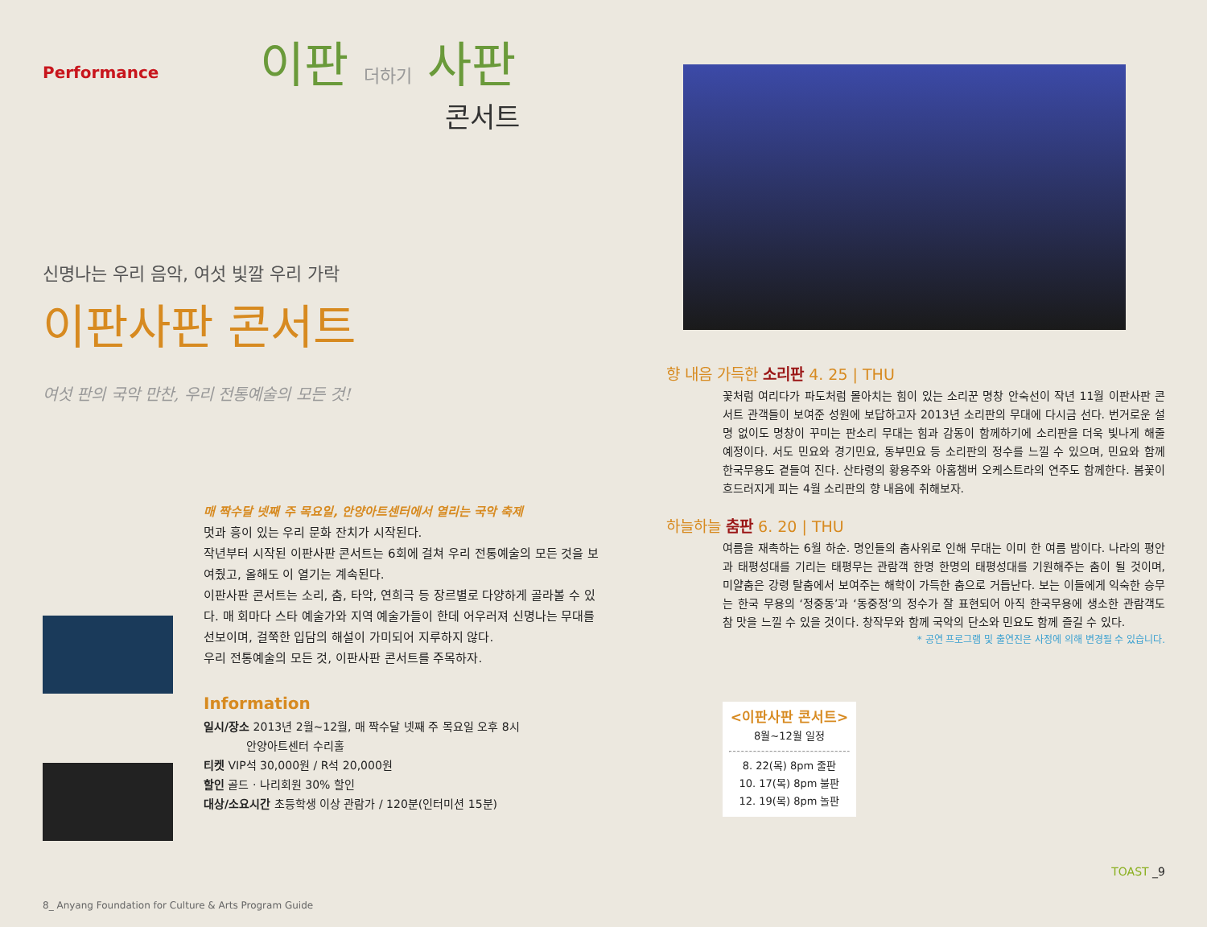Performance
이판 더하기 사판
콘서트
신명나는 우리 음악, 여섯 빛깔 우리 가락
이판사판 콘서트
여섯 판의 국악 만찬, 우리 전통예술의 모든 것!
매 짝수달 넷째 주 목요일, 안양아트센터에서 열리는 국악 축제
멋과 흥이 있는 우리 문화 잔치가 시작된다.
작년부터 시작된 이판사판 콘서트는 6회에 걸쳐 우리 전통예술의 모든 것을 보여줬고, 올해도 이 열기는 계속된다.
이판사판 콘서트는 소리, 춤, 타악, 연희극 등 장르별로 다양하게 골라볼 수 있다. 매 회마다 스타 예술가와 지역 예술가들이 한데 어우러져 신명나는 무대를 선보이며, 걸쭉한 입담의 해설이 가미되어 지루하지 않다.
우리 전통예술의 모든 것, 이판사판 콘서트를 주목하자.
Information
일시/장소 2013년 2월~12월, 매 짝수달 넷째 주 목요일 오후 8시
안양아트센터 수리홀
티켓 VIP석 30,000원 / R석 20,000원
할인 골드 · 나리회원 30% 할인
대상/소요시간 초등학생 이상 관람가 / 120분(인터미션 15분)
8_ Anyang Foundation for Culture & Arts Program Guide
향 내음 가득한 소리판 4. 25 | THU
꽃처럼 여리다가 파도처럼 몰아치는 힘이 있는 소리꾼 명창 안숙선이 작년 11월 이판사판 콘서트 관객들이 보여준 성원에 보답하고자 2013년 소리판의 무대에 다시금 선다. 번거로운 설명 없이도 명창이 꾸미는 판소리 무대는 힘과 감동이 함께하기에 소리판을 더욱 빛나게 해줄 예정이다. 서도 민요와 경기민요, 동부민요 등 소리판의 정수를 느낄 수 있으며, 민요와 함께 한국무용도 곁들여 진다. 산타령의 황용주와 아홉챔버 오케스트라의 연주도 함께한다. 봄꽃이 흐드러지게 피는 4월 소리판의 향 내음에 취해보자.
하늘하늘 춤판 6. 20 | THU
여름을 재촉하는 6월 하순. 명인들의 춤사위로 인해 무대는 이미 한 여름 밤이다. 나라의 평안과 태평성대를 기리는 태평무는 관람객 한명 한명의 태평성대를 기원해주는 춤이 될 것이며, 미얄춤은 강령 탈춤에서 보여주는 해학이 가득한 춤으로 거듭난다. 보는 이들에게 익숙한 승무는 한국 무용의 ‘정중동’과 ‘동중정’의 정수가 잘 표현되어 아직 한국무용에 생소한 관람객도 참 맛을 느낄 수 있을 것이다. 창작무와 함께 국악의 단소와 민요도 함께 즐길 수 있다.
* 공연 프로그램 및 출연진은 사정에 의해 변경될 수 있습니다.
<이판사판 콘서트>
8월~12월 일정
8. 22(목) 8pm 줄판
10. 17(목) 8pm 불판
12. 19(목) 8pm 놀판
TOAST _9